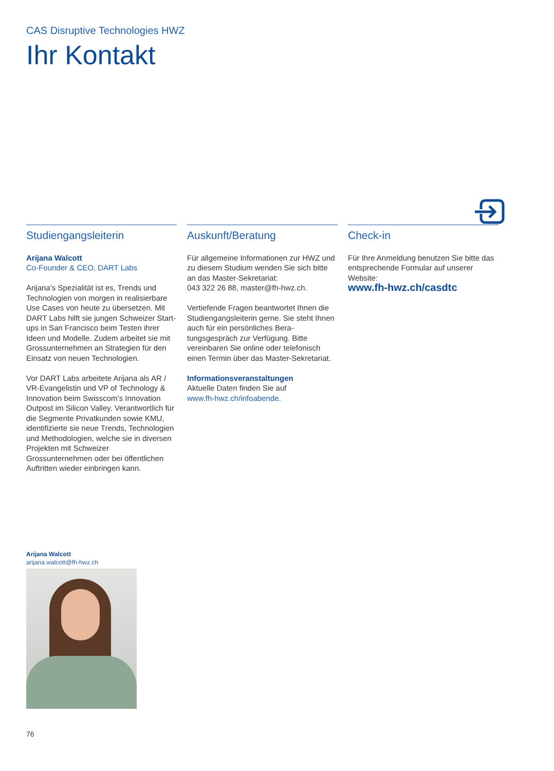CAS Disruptive Technologies HWZ
Ihr Kontakt
Studiengangsleiterin
Arijana Walcott
Co-Founder & CEO, DART Labs
Arijana’s Spezialität ist es, Trends und Technologien von morgen in realisierbare Use Cases von heute zu übersetzen. Mit DART Labs hilft sie jungen Schweizer Start-ups in San Francisco beim Testen ihrer Ideen und Modelle. Zudem arbeitet sie mit Grossunternehmen an Strategien für den Einsatz von neuen Technologien.
Vor DART Labs arbeitete Arijana als AR / VR-Evangelistin und VP of Technology & Innovation beim Swisscom’s Innovation Outpost im Silicon Valley. Verantwortlich für die Segmente Privatkunden sowie KMU, identifizierte sie neue Trends, Tech­nologien und Methodologien, welche sie in diversen Projekten mit Schweizer Grossunternehmen oder bei öffentlichen Auftritten wieder einbringen kann.
Auskunft/Beratung
Für allgemeine Informationen zur HWZ und zu diesem Studium wenden Sie sich bitte an das Master-Sekretariat:
043 322 26 88, master@fh-hwz.ch.
Vertiefende Fragen beantwortet Ihnen die Studiengangsleiterin gerne. Sie steht Ihnen auch für ein persönliches Bera­tungsgespräch zur Verfügung. Bitte vereinbaren Sie online oder telefonisch einen Termin über das Master-Sekretariat.
Informationsveranstaltungen
Aktuelle Daten finden Sie auf
www.fh-hwz.ch/infoabende.
Check-in
Für Ihre Anmeldung benutzen Sie bitte das entsprechende Formular auf unserer Website:
www.fh-hwz.ch/casdtc
Arijana Walcott
arijana.walcott@fh-hwz.ch
76